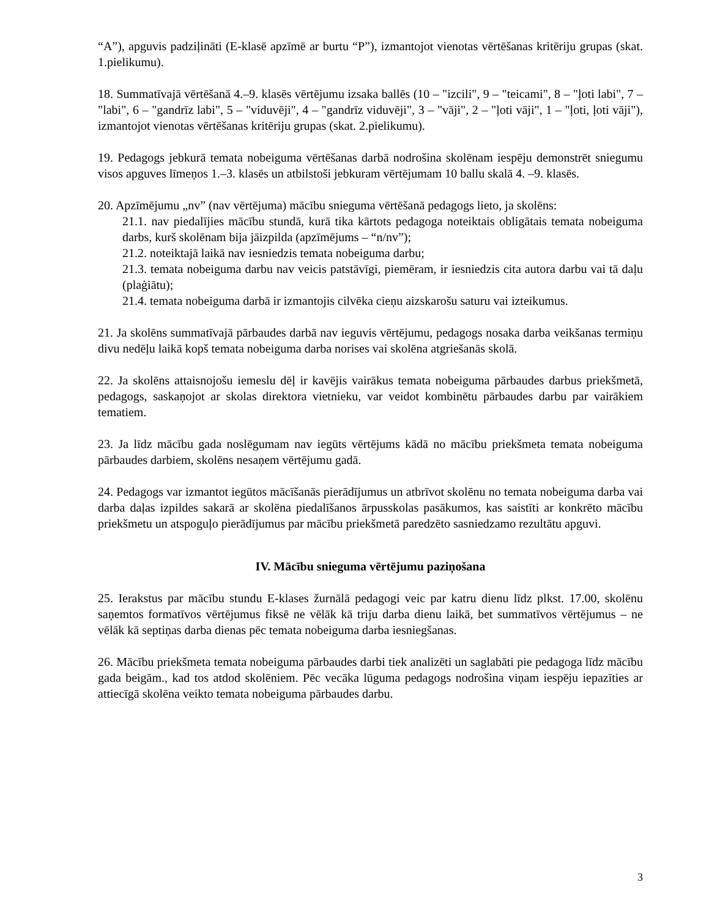“A”), apguvis padziļināti (E-klasē apzīmē ar burtu “P”), izmantojot vienotas vērtēšanas kritēriju grupas (skat. 1.pielikumu).
18. Summatīvajā vērtēšanā 4.–9. klasēs vērtējumu izsaka ballēs (10 – "izcili", 9 – "teicami", 8 – "ļoti labi", 7 – "labi", 6 – "gandrīz labi", 5 – "viduvēji", 4 – "gandrīz viduvēji", 3 – "vāji", 2 – "ļoti vāji", 1 – "ļoti, ļoti vāji"), izmantojot vienotas vērtēšanas kritēriju grupas (skat. 2.pielikumu).
19. Pedagogs jebkurā temata nobeiguma vērtēšanas darbā nodrošina skolēnam iespēju demonstrēt sniegumu visos apguves līmeņos 1.–3. klasēs un atbilstoši jebkuram vērtējumam 10 ballu skalā 4. –9. klasēs.
20. Apzīmējumu „nv” (nav vērtējuma) mācību snieguma vērtēšanā pedagogs lieto, ja skolēns:
21.1. nav piedalījies mācību stundā, kurā tika kārtots pedagoga noteiktais obligātais temata nobeiguma darbs, kurš skolēnam bija jāizpilda (apzīmējums – “n/nv”);
21.2. noteiktajā laikā nav iesniedzis temata nobeiguma darbu;
21.3. temata nobeiguma darbu nav veicis patstāvīgi, piemēram, ir iesniedzis cita autora darbu vai tā daļu (plaģiātu);
21.4. temata nobeiguma darbā ir izmantojis cilvēka cieņu aizskarošu saturu vai izteikumus.
21. Ja skolēns summatīvajā pārbaudes darbā nav ieguvis vērtējumu, pedagogs nosaka darba veikšanas termiņu divu nedēļu laikā kopš temata nobeiguma darba norises vai skolēna atgriešanās skolā.
22. Ja skolēns attaisnojošu iemeslu dēļ ir kavējis vairākus temata nobeiguma pārbaudes darbus priekšmetā, pedagogs, saskaņojot ar skolas direktora vietnieku, var veidot kombinētu pārbaudes darbu par vairākiem tematiem.
23. Ja līdz mācību gada noslēgumam nav iegūts vērtējums kādā no mācību priekšmeta temata nobeiguma pārbaudes darbiem, skolēns nesaņem vērtējumu gadā.
24. Pedagogs var izmantot iegūtos mācīšanās pierādījumus un atbrīvot skolēnu no temata nobeiguma darba vai darba daļas izpildes sakarā ar skolēna piedalīšanos ārpusskolas pasākumos, kas saistīti ar konkrēto mācību priekšmetu un atspoguļo pierādījumus par mācību priekšmetā paredzēto sasniedzamo rezultātu apguvi.
IV. Mācību snieguma vērtējumu paziņošana
25. Ierakstus par mācību stundu E-klases žurnālā pedagogi veic par katru dienu līdz plkst. 17.00, skolēnu saņemtos formatīvos vērtējumus fiksē ne vēlāk kā triju darba dienu laikā, bet summatīvos vērtējumus – ne vēlāk kā septiņas darba dienas pēc temata nobeiguma darba iesniegšanas.
26. Mācību priekšmeta temata nobeiguma pārbaudes darbi tiek analizēti un saglabāti pie pedagoga līdz mācību gada beigām., kad tos atdod skolēniem. Pēc vecāka lūguma pedagogs nodrošina viņam iespēju iepazīties ar attiecīgā skolēna veikto temata nobeiguma pārbaudes darbu.
3